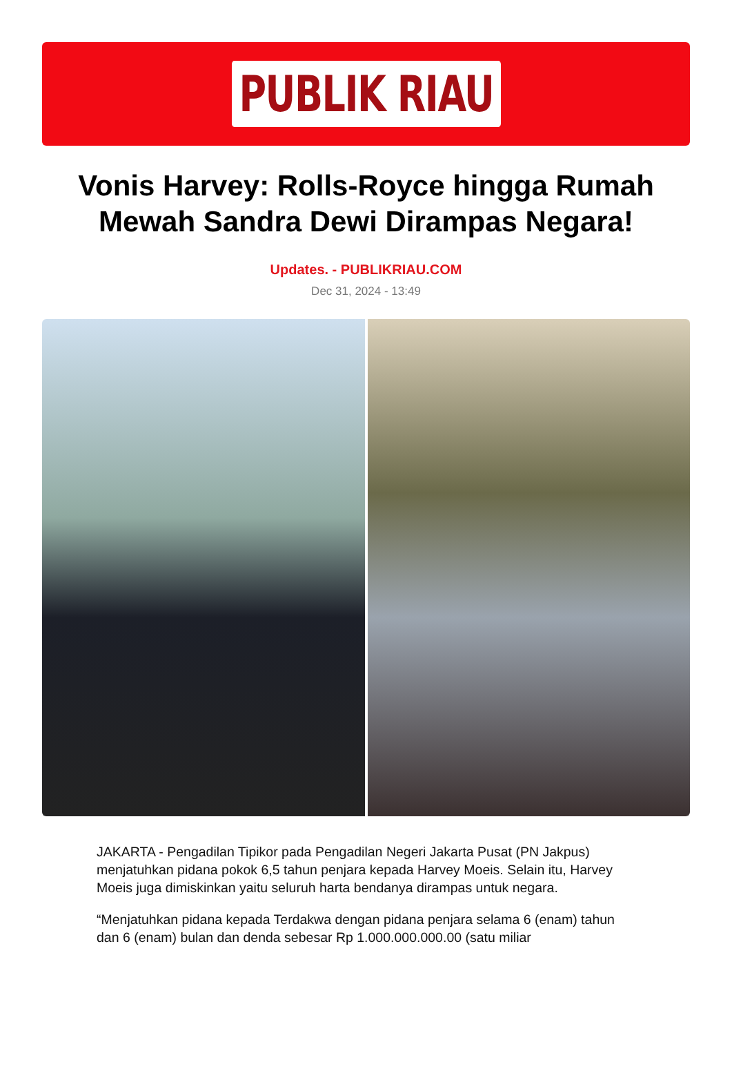PUBLIK RIAU
Vonis Harvey: Rolls-Royce hingga Rumah Mewah Sandra Dewi Dirampas Negara!
Updates. - PUBLIKRIAU.COM
Dec 31, 2024 - 13:49
JAKARTA - Pengadilan Tipikor pada Pengadilan Negeri Jakarta Pusat (PN Jakpus) menjatuhkan pidana pokok 6,5 tahun penjara kepada Harvey Moeis. Selain itu, Harvey Moeis juga dimiskinkan yaitu seluruh harta bendanya dirampas untuk negara.
“Menjatuhkan pidana kepada Terdakwa dengan pidana penjara selama 6 (enam) tahun dan 6 (enam) bulan dan denda sebesar Rp 1.000.000.000.00 (satu miliar